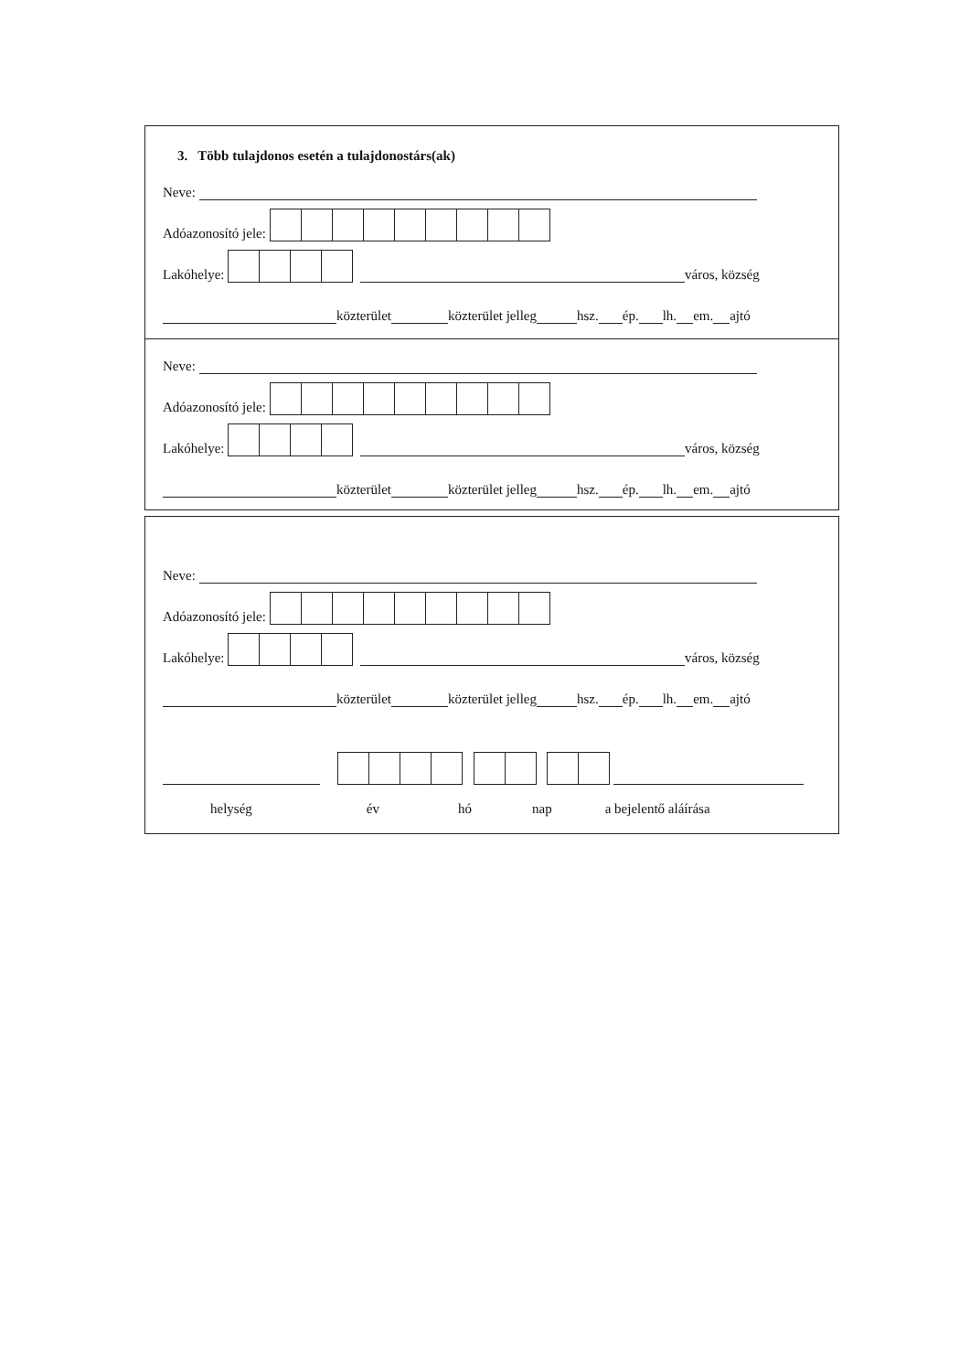3. Több tulajdonos esetén a tulajdonostárs(ak)
Neve:
Adóazonosító jele:
Lakóhelye: város, község
közterület közterület jelleg hsz. ép. lh. em. ajtó
Neve:
Adóazonosító jele:
Lakóhelye: város, község
közterület közterület jelleg hsz. ép. lh. em. ajtó
Neve:
Adóazonosító jele:
Lakóhelye: város, község
közterület közterület jelleg hsz. ép. lh. em. ajtó
helység év hó nap a bejelentő aláírása